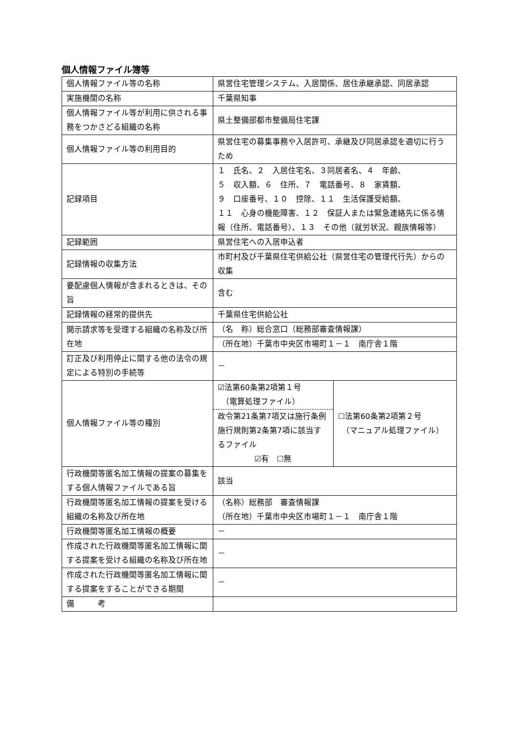個人情報ファイル簿等
| 個人情報ファイル等の名称 | 県営住宅管理システム、入居関係、居住承継承認、同居承認 | |
| 実施機関の名称 | 千葉県知事 | |
| 個人情報ファイル等が利用に供される事務をつかさどる組織の名称 | 県土整備部都市整備局住宅課 | |
| 個人情報ファイル等の利用目的 | 県営住宅の募集事務や入居許可、承継及び同居承認を適切に行うため | |
| 記録項目 | １ 氏名、２ 入居住宅名、３同居者名、４ 年齢、 ５ 収入額、６ 住所、７ 電話番号、８ 家賃額、 ９ 口座番号、１０ 控除、１１ 生活保護受給額、 １１ 心身の機能障害、１２ 保証人または緊急連絡先に係る情報（住所、電話番号）、１３ その他（就労状況、親族情報等） | |
| 記録範囲 | 県営住宅への入居申込者 | |
| 記録情報の収集方法 | 市町村及び千葉県住宅供給公社（県営住宅の管理代行先）からの収集 | |
| 要配慮個人情報が含まれるときは、その旨 | 含む | |
| 記録情報の経常的提供先 | 千葉県住宅供給公社 | |
| 開示請求等を受理する組織の名称及び所在地 | （名 称）総合窓口（総務部審査情報課） | |
| | （所在地）千葉市中央区市場町１－１ 南庁舎１階 | |
| 訂正及び利用停止に関する他の法令の規定による特別の手続等 | － | |
| 個人情報ファイル等の種別 | ☑法第60条第2項第１号 （電算処理ファイル） 政令第21条第7項又は施行条例施行規則第2条第7項に該当するファイル ☑有 ☐無 | ☐法第60条第2項第２号 （マニュアル処理ファイル） |
| 行政機関等匿名加工情報の提案の募集をする個人情報ファイルである旨 | 該当 | |
| 行政機関等匿名加工情報の提案を受ける組織の名称及び所在地 | （名称）総務部 審査情報課 （所在地）千葉市中央区市場町１－１ 南庁舎１階 | |
| 行政機関等匿名加工情報の概要 | － | |
| 作成された行政機関等匿名加工情報に関する提案を受ける組織の名称及び所在地 | － | |
| 作成された行政機関等匿名加工情報に関する提案をすることができる期間 | － | |
| 備 考 | | |